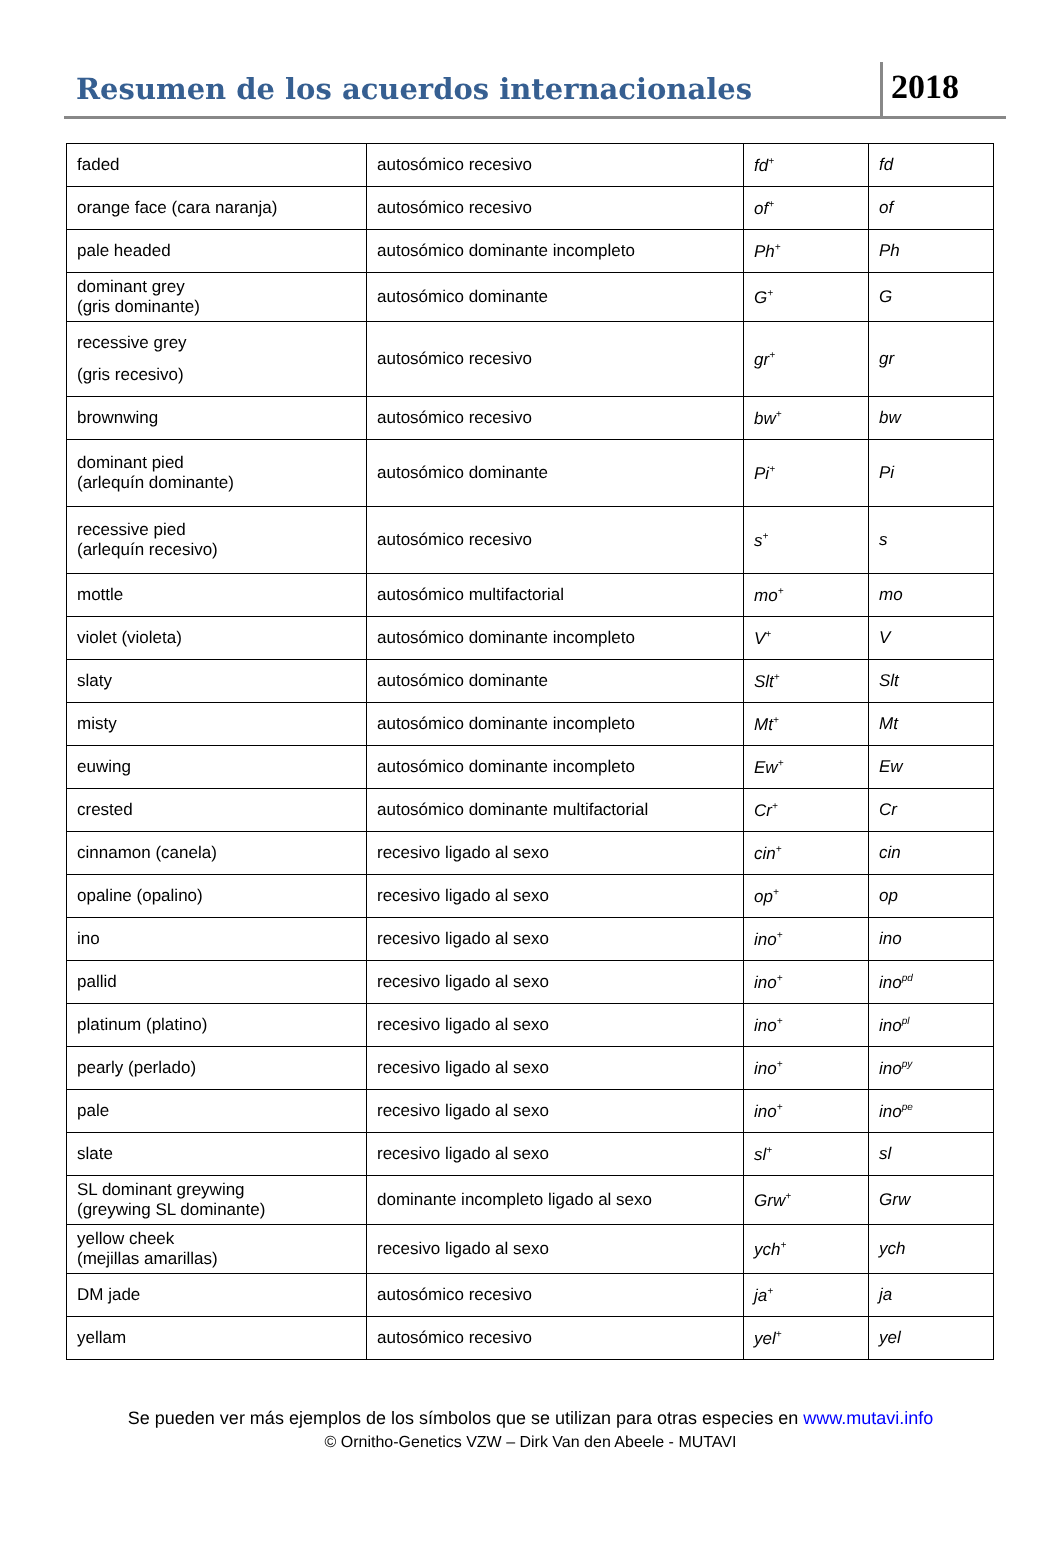Resumen de los acuerdos internacionales
2018
| faded | autosómico recesivo | fd<sup>+</sup> | fd |
| orange face (cara naranja) | autosómico recesivo | of<sup>+</sup> | of |
| pale headed | autosómico dominante incompleto | Ph<sup>+</sup> | Ph |
| dominant grey (gris dominante) | autosómico dominante | G<sup>+</sup> | G |
| recessive grey (gris recesivo) | autosómico recesivo | gr<sup>+</sup> | gr |
| brownwing | autosómico recesivo | bw<sup>+</sup> | bw |
| dominant pied (arlequín dominante) | autosómico dominante | Pi<sup>+</sup> | Pi |
| recessive pied (arlequín recesivo) | autosómico recesivo | s<sup>+</sup> | s |
| mottle | autosómico multifactorial | mo<sup>+</sup> | mo |
| violet (violeta) | autosómico dominante incompleto | V<sup>+</sup> | V |
| slaty | autosómico dominante | Slt<sup>+</sup> | Slt |
| misty | autosómico dominante incompleto | Mt<sup>+</sup> | Mt |
| euwing | autosómico dominante incompleto | Ew<sup>+</sup> | Ew |
| crested | autosómico dominante multifactorial | Cr<sup>+</sup> | Cr |
| cinnamon (canela) | recesivo ligado al sexo | cin<sup>+</sup> | cin |
| opaline (opalino) | recesivo ligado al sexo | op<sup>+</sup> | op |
| ino | recesivo ligado al sexo | ino<sup>+</sup> | ino |
| pallid | recesivo ligado al sexo | ino<sup>+</sup> | ino<sup>pd</sup> |
| platinum (platino) | recesivo ligado al sexo | ino<sup>+</sup> | ino<sup>pl</sup> |
| pearly (perlado) | recesivo ligado al sexo | ino<sup>+</sup> | ino<sup>py</sup> |
| pale | recesivo ligado al sexo | ino<sup>+</sup> | ino<sup>pe</sup> |
| slate | recesivo ligado al sexo | sl<sup>+</sup> | sl |
| SL dominant greywing (greywing SL dominante) | dominante incompleto ligado al sexo | Grw<sup>+</sup> | Grw |
| yellow cheek (mejillas amarillas) | recesivo ligado al sexo | ych<sup>+</sup> | ych |
| DM jade | autosómico recesivo | ja<sup>+</sup> | ja |
| yellam | autosómico recesivo | yel<sup>+</sup> | yel |
Se pueden ver más ejemplos de los símbolos que se utilizan para otras especies en www.mutavi.info
© Ornitho-Genetics VZW – Dirk Van den Abeele - MUTAVI